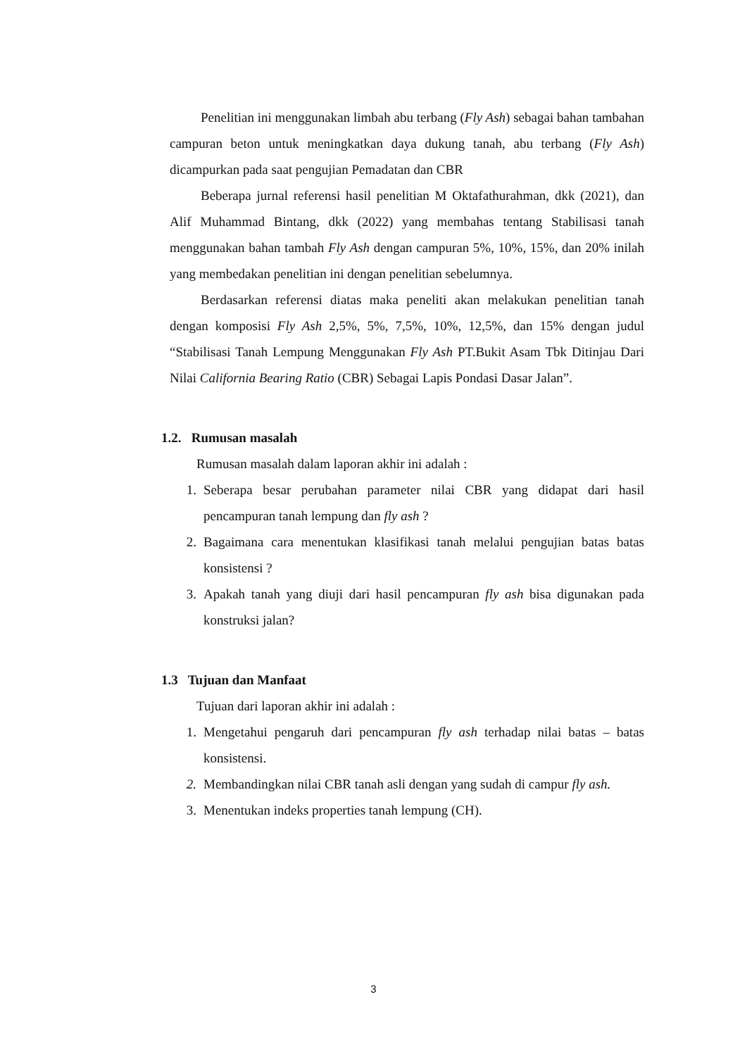Penelitian ini menggunakan limbah abu terbang (Fly Ash) sebagai bahan tambahan campuran beton untuk meningkatkan daya dukung tanah, abu terbang (Fly Ash) dicampurkan pada saat pengujian Pemadatan dan CBR
Beberapa jurnal referensi hasil penelitian M Oktafathurahman, dkk (2021), dan Alif Muhammad Bintang, dkk (2022) yang membahas tentang Stabilisasi tanah menggunakan bahan tambah Fly Ash dengan campuran 5%, 10%, 15%, dan 20% inilah yang membedakan penelitian ini dengan penelitian sebelumnya.
Berdasarkan referensi diatas maka peneliti akan melakukan penelitian tanah dengan komposisi Fly Ash 2,5%, 5%, 7,5%, 10%, 12,5%, dan 15% dengan judul “Stabilisasi Tanah Lempung Menggunakan Fly Ash PT.Bukit Asam Tbk Ditinjau Dari Nilai California Bearing Ratio (CBR) Sebagai Lapis Pondasi Dasar Jalan”.
1.2. Rumusan masalah
Rumusan masalah dalam laporan akhir ini adalah :
1. Seberapa besar perubahan parameter nilai CBR yang didapat dari hasil pencampuran tanah lempung dan fly ash ?
2. Bagaimana cara menentukan klasifikasi tanah melalui pengujian batas batas konsistensi ?
3. Apakah tanah yang diuji dari hasil pencampuran fly ash bisa digunakan pada konstruksi jalan?
1.3 Tujuan dan Manfaat
Tujuan dari laporan akhir ini adalah :
1. Mengetahui pengaruh dari pencampuran fly ash terhadap nilai batas – batas konsistensi.
2. Membandingkan nilai CBR tanah asli dengan yang sudah di campur fly ash.
3. Menentukan indeks properties tanah lempung (CH).
3